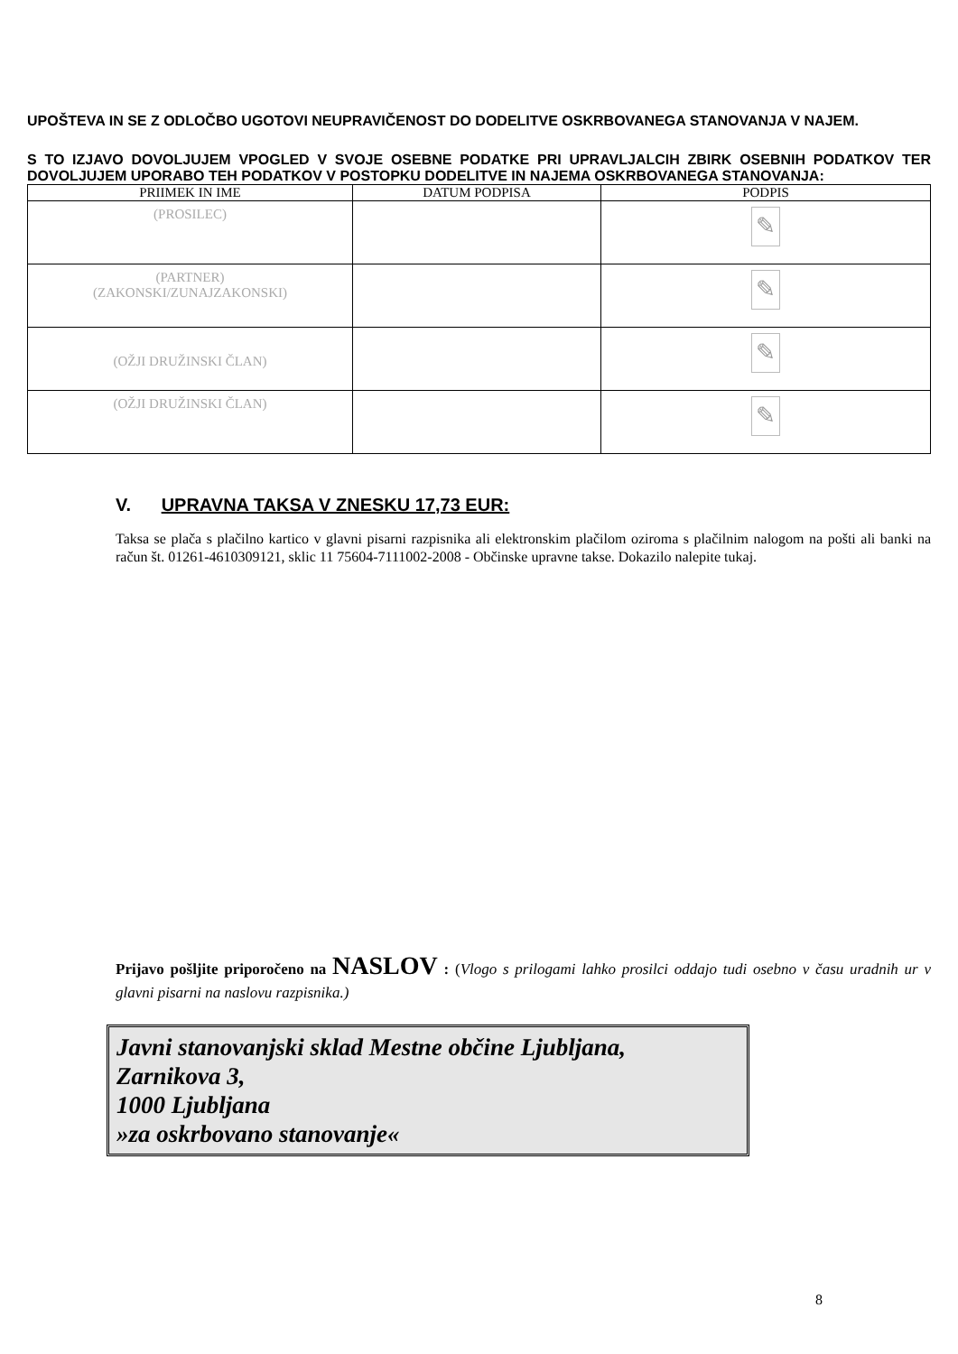UPOŠTEVA IN SE Z ODLOČBO UGOTOVI NEUPRAVIČENOST DO DODELITVE OSKRBOVANEGA STANOVANJA V NAJEM.
S TO IZJAVO DOVOLJUJEM VPOGLED V SVOJE OSEBNE PODATKE PRI UPRAVLJALCIH ZBIRK OSEBNIH PODATKOV TER DOVOLJUJEM UPORABO TEH PODATKOV V POSTOPKU DODELITVE IN NAJEMA OSKRBOVANEGA STANOVANJA:
| PRIIMEK IN IME | DATUM PODPISA | PODPIS |
| --- | --- | --- |
| (PROSILEC) | | ✎ |
| (PARTNER) (ZAKONSKI/ZUNAJZAKONSKI) | | ✎ |
| (OŽJI DRUŽINSKI ČLAN) | | ✎ |
| (OŽJI DRUŽINSKI ČLAN) | | ✎ |
V. UPRAVNA TAKSA V ZNESKU 17,73 EUR:
Taksa se plača s plačilno kartico v glavni pisarni razpisnika ali elektronskim plačilom oziroma s plačilnim nalogom na pošti ali banki na račun št. 01261-4610309121, sklic 11 75604-7111002-2008 - Občinske upravne takse. Dokazilo nalepite tukaj.
Prijavo pošljite priporočeno na NASLOV : (Vlogo s prilogami lahko prosilci oddajo tudi osebno v času uradnih ur v glavni pisarni na naslovu razpisnika.)
Javni stanovanjski sklad Mestne občine Ljubljana,
Zarnikova 3,
1000 Ljubljana
»za oskrbovano stanovanje«
8